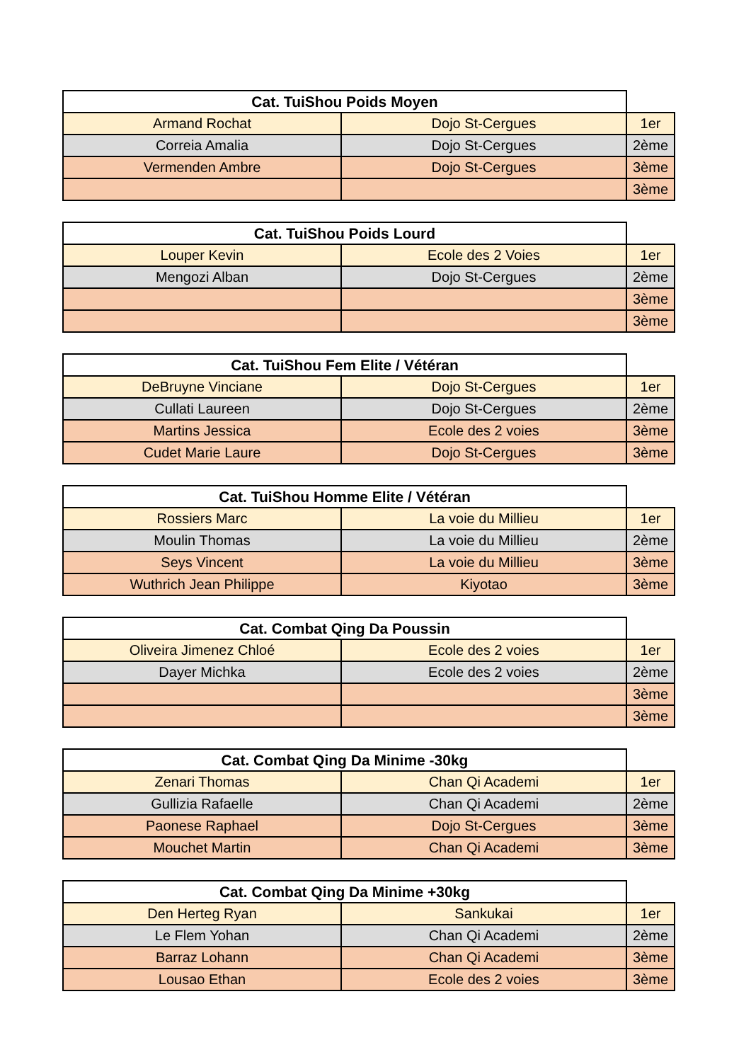| Cat. TuiShou Poids Moyen | | |
| --- | --- | --- |
| Armand Rochat | Dojo St-Cergues | 1er |
| Correia Amalia | Dojo St-Cergues | 2ème |
| Vermenden Ambre | Dojo St-Cergues | 3ème |
| | | 3ème |
| Cat. TuiShou Poids Lourd | | |
| --- | --- | --- |
| Louper Kevin | Ecole des 2 Voies | 1er |
| Mengozi Alban | Dojo St-Cergues | 2ème |
| | | 3ème |
| | | 3ème |
| Cat. TuiShou Fem Elite / Vétéran | | |
| --- | --- | --- |
| DeBruyne Vinciane | Dojo St-Cergues | 1er |
| Cullati Laureen | Dojo St-Cergues | 2ème |
| Martins Jessica | Ecole des 2 voies | 3ème |
| Cudet Marie Laure | Dojo St-Cergues | 3ème |
| Cat. TuiShou Homme Elite / Vétéran | | |
| --- | --- | --- |
| Rossiers Marc | La voie du Millieu | 1er |
| Moulin Thomas | La voie du Millieu | 2ème |
| Seys Vincent | La voie du Millieu | 3ème |
| Wuthrich Jean Philippe | Kiyotao | 3ème |
| Cat. Combat Qing Da Poussin | | |
| --- | --- | --- |
| Oliveira Jimenez Chloé | Ecole des 2 voies | 1er |
| Dayer Michka | Ecole des 2 voies | 2ème |
| | | 3ème |
| | | 3ème |
| Cat. Combat Qing Da Minime -30kg | | |
| --- | --- | --- |
| Zenari Thomas | Chan Qi Academi | 1er |
| Gullizia Rafaelle | Chan Qi Academi | 2ème |
| Paonese Raphael | Dojo St-Cergues | 3ème |
| Mouchet Martin | Chan Qi Academi | 3ème |
| Cat. Combat Qing Da Minime +30kg | | |
| --- | --- | --- |
| Den Herteg Ryan | Sankukai | 1er |
| Le Flem Yohan | Chan Qi Academi | 2ème |
| Barraz Lohann | Chan Qi Academi | 3ème |
| Lousao Ethan | Ecole des 2 voies | 3ème |